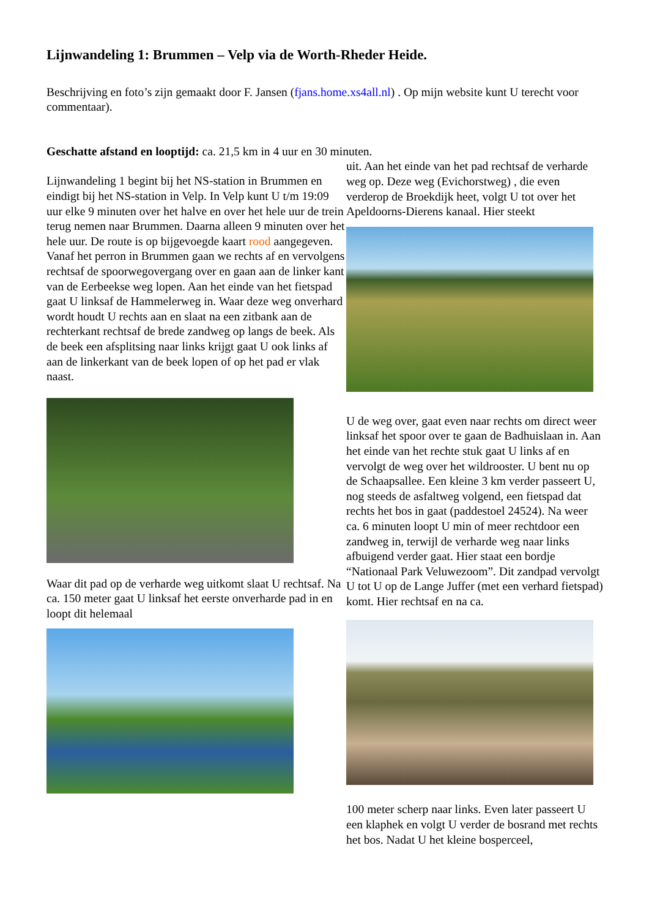Lijnwandeling 1: Brummen – Velp via de Worth-Rheder Heide.
Beschrijving en foto’s zijn gemaakt door F. Jansen (fjans.home.xs4all.nl) . Op mijn website kunt U terecht voor commentaar).
Geschatte afstand en looptijd: ca. 21,5 km in 4 uur en 30 minuten.
Lijnwandeling 1 begint bij het NS-station in Brummen en eindigt bij het NS-station in Velp. In Velp kunt U t/m 19:09 uur elke 9 minuten over het halve en over het hele uur de trein terug nemen naar Brummen. Daarna alleen 9 minuten over het hele uur. De route is op bijgevoegde kaart rood aangegeven.
Vanaf het perron in Brummen gaan we rechts af en vervolgens rechtsaf de spoorwegovergang over en gaan aan de linker kant van de Eerbeekse weg lopen. Aan het einde van het fietspad gaat U linksaf de Hammelerweg in. Waar deze weg onverhard wordt houdt U rechts aan en slaat na een zitbank aan de rechterkant rechtsaf de brede zandweg op langs de beek. Als de beek een afsplitsing naar links krijgt gaat U ook links af aan de linkerkant van de beek lopen of op het pad er vlak naast.
Waar dit pad op de verharde weg uitkomt slaat U rechtsaf. Na ca. 150 meter gaat U linksaf het eerste onverharde pad in en loopt dit helemaal
uit. Aan het einde van het pad rechtsaf de verharde weg op. Deze weg (Evichorstweg) , die even verderop de Broekdijk heet, volgt U tot over het Apeldoorns-Dierens kanaal. Hier steekt
U de weg over, gaat even naar rechts om direct weer linksaf het spoor over te gaan de Badhuislaan in. Aan het einde van het rechte stuk gaat U links af en vervolgt de weg over het wildrooster. U bent nu op de Schaapsallee. Een kleine 3 km verder passeert U, nog steeds de asfaltweg volgend, een fietspad dat rechts het bos in gaat (paddestoel 24524). Na weer ca. 6 minuten loopt U min of meer rechtdoor een zandweg in, terwijl de verharde weg naar links afbuigend verder gaat. Hier staat een bordje “Nationaal Park Veluwezoom”. Dit zandpad vervolgt U tot U op de Lange Juffer (met een verhard fietspad) komt. Hier rechtsaf en na ca.
100 meter scherp naar links. Even later passeert U een klaphek en volgt U verder de bosrand met rechts het bos. Nadat U het kleine bosperceel,